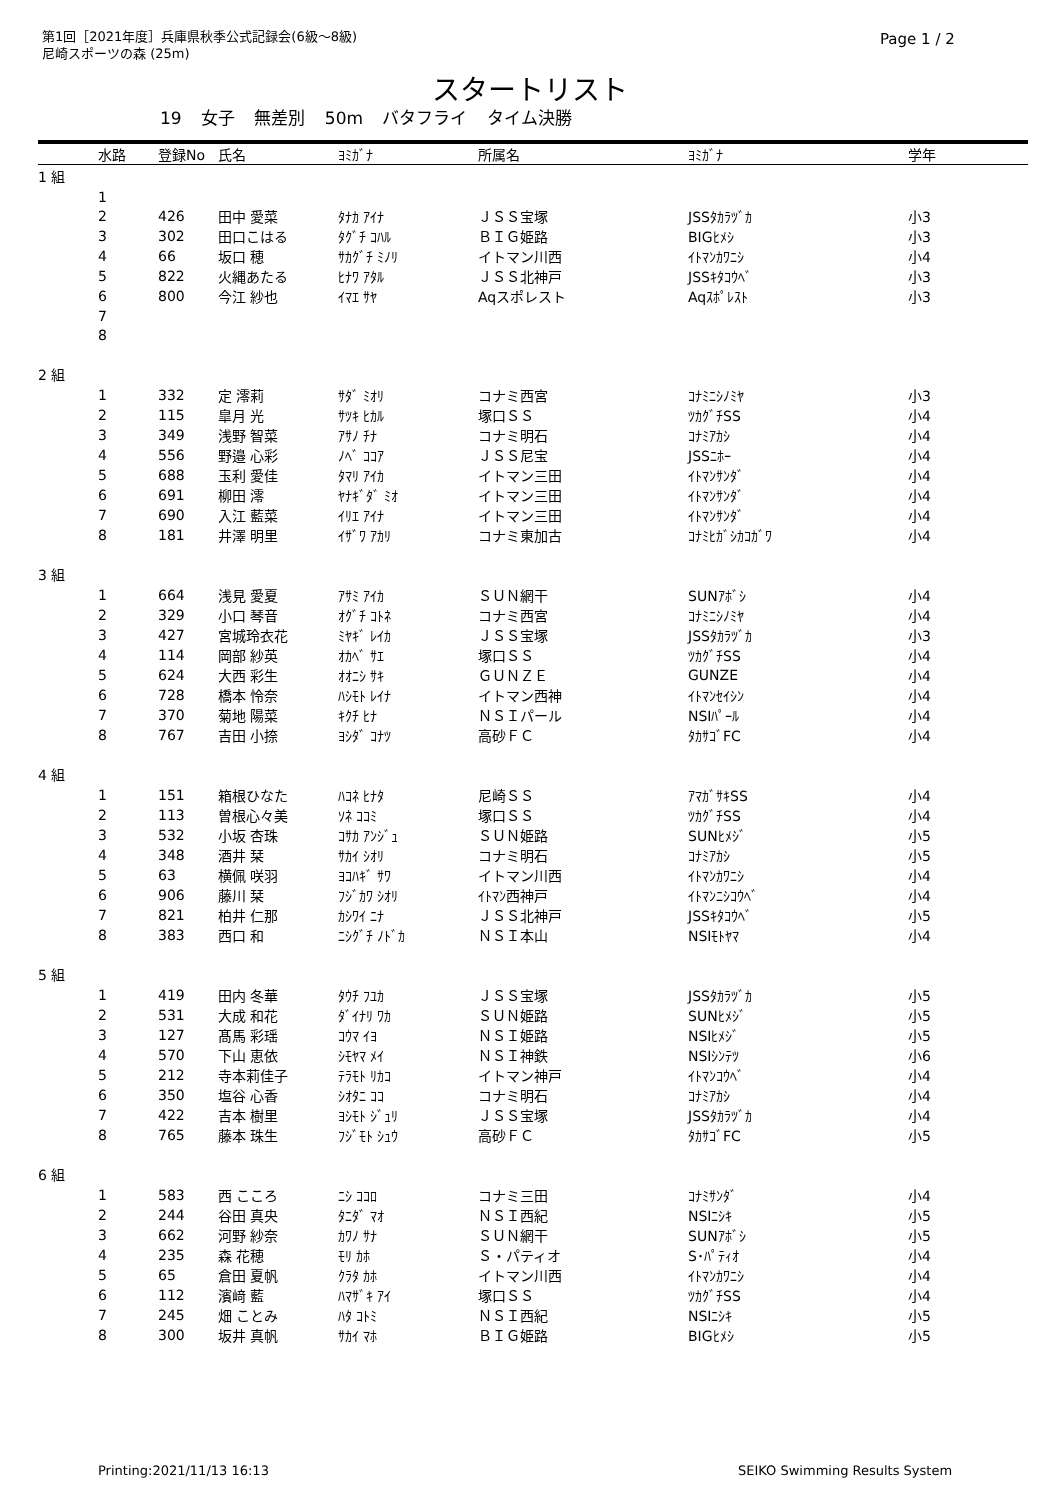第1回［2021年度］兵庫県秋季公式記録会(6級～8級)
尼崎スポーツの森 (25m)
Page 1 / 2
スタートリスト
19 女子 無差別 50m バタフライ タイム決勝
| | 水路 | 登録No | 氏名 | ﾖﾐｶﾞﾅ | 所属名 | ﾖﾐｶﾞﾅ | 学年 |
| --- | --- | --- | --- | --- | --- | --- | --- |
| 1 組 | | | | | | | |
| | 1 | | | | | | |
| | 2 | 426 | 田中 愛菜 | ﾀﾅｶ ｱｲﾅ | ＪＳＳ宝塚 | JSSﾀｶﾗﾂﾞｶ | 小3 |
| | 3 | 302 | 田口こはる | ﾀｸﾞﾁ ｺﾊﾙ | ＢＩＧ姫路 | BIGﾋﾒｼ | 小3 |
| | 4 | 66 | 坂口 穂 | ｻｶｸﾞﾁ ﾐﾉﾘ | イトマン川西 | ｲﾄﾏﾝｶﾜﾆｼ | 小4 |
| | 5 | 822 | 火縄あたる | ﾋﾅﾜ ｱﾀﾙ | ＪＳＳ北神戸 | JSSｷﾀｺｳﾍﾞ | 小3 |
| | 6 | 800 | 今江 紗也 | ｲﾏｴ ｻﾔ | Aqスポレスト | Aqｽﾎﾟﾚｽﾄ | 小3 |
| | 7 | | | | | | |
| | 8 | | | | | | |
| 2 組 | | | | | | | |
| | 1 | 332 | 定 澪莉 | ｻﾀﾞ ﾐｵﾘ | コナミ西宮 | ｺﾅﾐﾆｼﾉﾐﾔ | 小3 |
| | 2 | 115 | 皐月 光 | ｻﾂｷ ﾋｶﾙ | 塚口ＳＳ | ﾂｶｸﾞﾁSS | 小4 |
| | 3 | 349 | 浅野 智菜 | ｱｻﾉ ﾁﾅ | コナミ明石 | ｺﾅﾐｱｶｼ | 小4 |
| | 4 | 556 | 野邉 心彩 | ﾉﾍﾞ ｺｺｱ | ＪＳＳ尼宝 | JSSﾆﾎｰ | 小4 |
| | 5 | 688 | 玉利 愛佳 | ﾀﾏﾘ ｱｲｶ | イトマン三田 | ｲﾄﾏﾝｻﾝﾀﾞ | 小4 |
| | 6 | 691 | 柳田 澪 | ﾔﾅｷﾞﾀﾞ ﾐｵ | イトマン三田 | ｲﾄﾏﾝｻﾝﾀﾞ | 小4 |
| | 7 | 690 | 入江 藍菜 | ｲﾘｴ ｱｲﾅ | イトマン三田 | ｲﾄﾏﾝｻﾝﾀﾞ | 小4 |
| | 8 | 181 | 井澤 明里 | ｲｻﾞﾜ ｱｶﾘ | コナミ東加古 | ｺﾅﾐﾋｶﾞｼｶｺｶﾞﾜ | 小4 |
| 3 組 | | | | | | | |
| | 1 | 664 | 浅見 愛夏 | ｱｻﾐ ｱｲｶ | ＳＵＮ網干 | SUNｱﾎﾞｼ | 小4 |
| | 2 | 329 | 小口 琴音 | ｵｸﾞﾁ ｺﾄﾈ | コナミ西宮 | ｺﾅﾐﾆｼﾉﾐﾔ | 小4 |
| | 3 | 427 | 宮城玲衣花 | ﾐﾔｷﾞ ﾚｲｶ | ＪＳＳ宝塚 | JSSﾀｶﾗﾂﾞｶ | 小3 |
| | 4 | 114 | 岡部 紗英 | ｵｶﾍﾞ ｻｴ | 塚口ＳＳ | ﾂｶｸﾞﾁSS | 小4 |
| | 5 | 624 | 大西 彩生 | ｵｵﾆｼ ｻｷ | ＧＵＮＺＥ | GUNZE | 小4 |
| | 6 | 728 | 橋本 怜奈 | ﾊｼﾓﾄ ﾚｲﾅ | イトマン西神 | ｲﾄﾏﾝｾｲｼﾝ | 小4 |
| | 7 | 370 | 菊地 陽菜 | ｷｸﾁ ﾋﾅ | ＮＳＩパール | NSIﾊﾟｰﾙ | 小4 |
| | 8 | 767 | 吉田 小捺 | ﾖｼﾀﾞ ｺﾅﾂ | 高砂ＦＣ | ﾀｶｻｺﾞFC | 小4 |
| 4 組 | | | | | | | |
| | 1 | 151 | 箱根ひなた | ﾊｺﾈ ﾋﾅﾀ | 尼崎ＳＳ | ｱﾏｶﾞｻｷSS | 小4 |
| | 2 | 113 | 曽根心々美 | ｿﾈ ｺｺﾐ | 塚口ＳＳ | ﾂｶｸﾞﾁSS | 小4 |
| | 3 | 532 | 小坂 杏珠 | ｺｻｶ ｱﾝｼﾞｭ | ＳＵＮ姫路 | SUNﾋﾒｼﾞ | 小5 |
| | 4 | 348 | 酒井 栞 | ｻｶｲ ｼｵﾘ | コナミ明石 | ｺﾅﾐｱｶｼ | 小5 |
| | 5 | 63 | 横佩 咲羽 | ﾖｺﾊｷﾞ ｻﾜ | イトマン川西 | ｲﾄﾏﾝｶﾜﾆｼ | 小4 |
| | 6 | 906 | 藤川 栞 | ﾌｼﾞｶﾜ ｼｵﾘ | ｲﾄﾏﾝ西神戸 | ｲﾄﾏﾝﾆｼｺｳﾍﾞ | 小4 |
| | 7 | 821 | 柏井 仁那 | ｶｼﾜｲ ﾆﾅ | ＪＳＳ北神戸 | JSSｷﾀｺｳﾍﾞ | 小5 |
| | 8 | 383 | 西口 和 | ﾆｼｸﾞﾁ ﾉﾄﾞｶ | ＮＳＩ本山 | NSIﾓﾄﾔﾏ | 小4 |
| 5 組 | | | | | | | |
| | 1 | 419 | 田内 冬華 | ﾀｳﾁ ﾌﾕｶ | ＪＳＳ宝塚 | JSSﾀｶﾗﾂﾞｶ | 小5 |
| | 2 | 531 | 大成 和花 | ﾀﾞｲﾅﾘ ﾜｶ | ＳＵＮ姫路 | SUNﾋﾒｼﾞ | 小5 |
| | 3 | 127 | 髙馬 彩瑶 | ｺｳﾏ ｲﾖ | ＮＳＩ姫路 | NSIﾋﾒｼﾞ | 小5 |
| | 4 | 570 | 下山 恵依 | ｼﾓﾔﾏ ﾒｲ | ＮＳＩ神鉄 | NSIｼﾝﾃﾂ | 小6 |
| | 5 | 212 | 寺本莉佳子 | ﾃﾗﾓﾄ ﾘｶｺ | イトマン神戸 | ｲﾄﾏﾝｺｳﾍﾞ | 小4 |
| | 6 | 350 | 塩谷 心香 | ｼｵﾀﾆ ｺｺ | コナミ明石 | ｺﾅﾐｱｶｼ | 小4 |
| | 7 | 422 | 吉本 樹里 | ﾖｼﾓﾄ ｼﾞｭﾘ | ＪＳＳ宝塚 | JSSﾀｶﾗﾂﾞｶ | 小4 |
| | 8 | 765 | 藤本 珠生 | ﾌｼﾞﾓﾄ ｼｭｳ | 高砂ＦＣ | ﾀｶｻｺﾞFC | 小5 |
| 6 組 | | | | | | | |
| | 1 | 583 | 西 こころ | ﾆｼ ｺｺﾛ | コナミ三田 | ｺﾅﾐｻﾝﾀﾞ | 小4 |
| | 2 | 244 | 谷田 真央 | ﾀﾆﾀﾞ ﾏｵ | ＮＳＩ西紀 | NSIﾆｼｷ | 小5 |
| | 3 | 662 | 河野 紗奈 | ｶﾜﾉ ｻﾅ | ＳＵＮ網干 | SUNｱﾎﾞｼ | 小5 |
| | 4 | 235 | 森 花穂 | ﾓﾘ ｶﾎ | Ｓ・パティオ | S･ﾊﾟﾃｨｵ | 小4 |
| | 5 | 65 | 倉田 夏帆 | ｸﾗﾀ ｶﾎ | イトマン川西 | ｲﾄﾏﾝｶﾜﾆｼ | 小4 |
| | 6 | 112 | 濱﨑 藍 | ﾊﾏｻﾞｷ ｱｲ | 塚口ＳＳ | ﾂｶｸﾞﾁSS | 小4 |
| | 7 | 245 | 畑 ことみ | ﾊﾀ ｺﾄﾐ | ＮＳＩ西紀 | NSIﾆｼｷ | 小5 |
| | 8 | 300 | 坂井 真帆 | ｻｶｲ ﾏﾎ | ＢＩＧ姫路 | BIGﾋﾒｼ | 小5 |
Printing:2021/11/13 16:13 SEIKO Swimming Results System